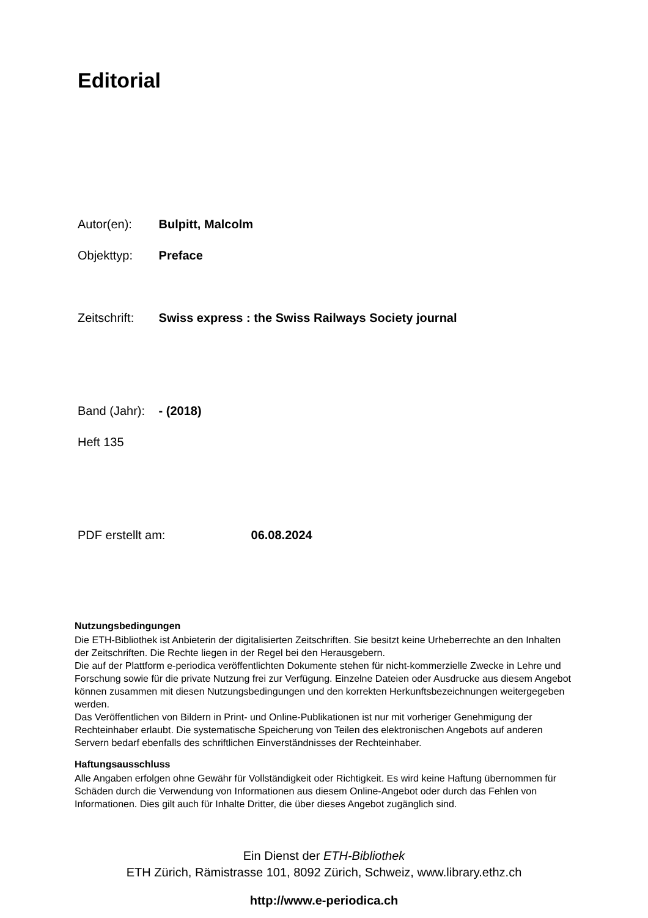Editorial
Autor(en): Bulpitt, Malcolm
Objekttyp: Preface
Zeitschrift: Swiss express : the Swiss Railways Society journal
Band (Jahr): - (2018)
Heft 135
PDF erstellt am: 06.08.2024
Nutzungsbedingungen
Die ETH-Bibliothek ist Anbieterin der digitalisierten Zeitschriften. Sie besitzt keine Urheberrechte an den Inhalten der Zeitschriften. Die Rechte liegen in der Regel bei den Herausgebern.
Die auf der Plattform e-periodica veröffentlichten Dokumente stehen für nicht-kommerzielle Zwecke in Lehre und Forschung sowie für die private Nutzung frei zur Verfügung. Einzelne Dateien oder Ausdrucke aus diesem Angebot können zusammen mit diesen Nutzungsbedingungen und den korrekten Herkunftsbezeichnungen weitergegeben werden.
Das Veröffentlichen von Bildern in Print- und Online-Publikationen ist nur mit vorheriger Genehmigung der Rechteinhaber erlaubt. Die systematische Speicherung von Teilen des elektronischen Angebots auf anderen Servern bedarf ebenfalls des schriftlichen Einverständnisses der Rechteinhaber.
Haftungsausschluss
Alle Angaben erfolgen ohne Gewähr für Vollständigkeit oder Richtigkeit. Es wird keine Haftung übernommen für Schäden durch die Verwendung von Informationen aus diesem Online-Angebot oder durch das Fehlen von Informationen. Dies gilt auch für Inhalte Dritter, die über dieses Angebot zugänglich sind.
Ein Dienst der ETH-Bibliothek
ETH Zürich, Rämistrasse 101, 8092 Zürich, Schweiz, www.library.ethz.ch
http://www.e-periodica.ch